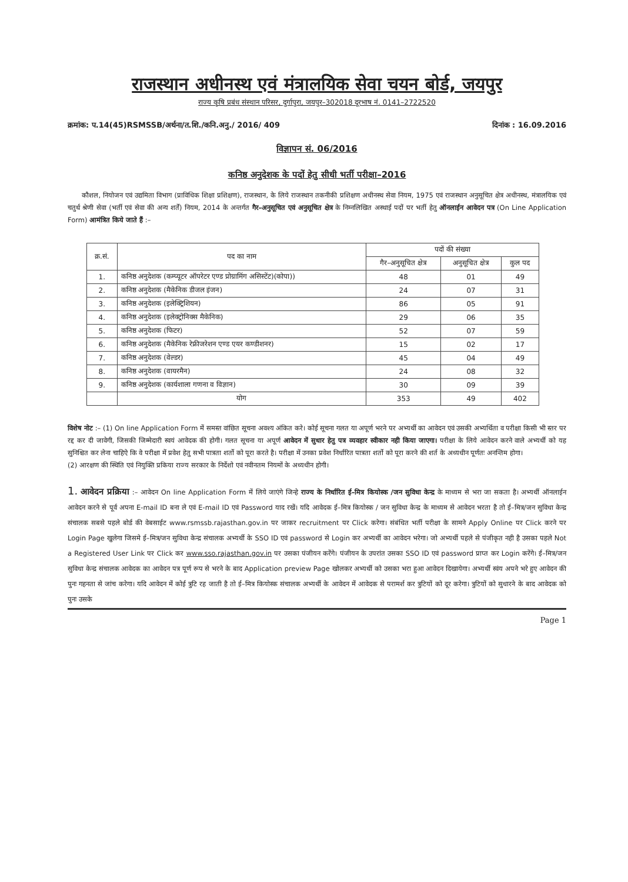राजस्थान अधीनस्थ एवं मंत्रालयिक सेवा चयन बोर्ड, जयपुर
राज्य कृषि प्रबंध संस्थान परिसर, दुर्गापुरा, जयपुर–302018 दूरभाष नं. 0141–2722520
क्रमांक: प.14(45)RSMSSB/अर्थना/त.शि./कनि.अनु./ 2016/ 409 दिनांक : 16.09.2016
विज्ञापन सं. 06/2016
कनिष्ठ अनुदेशक के पदों हेतु सीधी भर्ती परीक्षा–2016
कौशल, नियोजन एवं उद्यमिता विभाग (प्राविधिक शिक्षा प्रशिक्षण), राजस्थान, के लिये राजस्थान तकनीकी प्रशिक्षण अधीनस्थ सेवा नियम, 1975 एवं राजस्थान अनुसूचित क्षेत्र अधीनस्थ, मंत्रालयिक एवं चतुर्थ श्रेणी सेवा (भर्ती एवं सेवा की अन्य शर्तें) नियम, 2014 के अन्तर्गत गैर–अनुसूचित एवं अनुसूचित क्षेत्र के निम्नलिखित अस्थाई पदों पर भर्ती हेतु ऑनलाईन आवेदन पत्र (On Line Application Form) आमंत्रित किये जाते हैं :–
| क्र.सं. | पद का नाम | पदों की संख्या | | |
| --- | --- | --- | --- | --- |
| | | गैर–अनुसूचित क्षेत्र | अनुसूचित क्षेत्र | कुल पद |
| 1. | कनिष्ठ अनुदेशक (कम्प्यूटर ऑपरेटर एण्ड प्रोग्रामिंग असिस्टेंट)(कोपा)) | 48 | 01 | 49 |
| 2. | कनिष्ठ अनुदेशक (मैकेनिक डीजल इंजन) | 24 | 07 | 31 |
| 3. | कनिष्ठ अनुदेशक (इलेक्ट्रिशियन) | 86 | 05 | 91 |
| 4. | कनिष्ठ अनुदेशक (इलेक्ट्रोनिक्स मैकेनिक) | 29 | 06 | 35 |
| 5. | कनिष्ठ अनुदेशक (फिटर) | 52 | 07 | 59 |
| 6. | कनिष्ठ अनुदेशक (मैकेनिक रेफ्रीजरेशन एण्ड एयर कण्डीशनर) | 15 | 02 | 17 |
| 7. | कनिष्ठ अनुदेशक (वेल्डर) | 45 | 04 | 49 |
| 8. | कनिष्ठ अनुदेशक (वायरमैन) | 24 | 08 | 32 |
| 9. | कनिष्ठ अनुदेशक (कार्यशाला गणना व विज्ञान) | 30 | 09 | 39 |
| | योग | 353 | 49 | 402 |
विशेष नोट :– (1) On line Application Form में समस्त वांछित सूचना अवश्य अंकित करे। कोई सूचना गलत या अपूर्ण भरने पर अभ्यर्थी का आवेदन एवं उसकी अभ्यर्थिता व परीक्षा किसी भी स्तर पर रद्द कर दी जावेगी, जिसकी जिम्मेदारी स्वयं आवेदक की होगी। गलत सूचना या अपूर्ण आवेदन में सुधार हेतु पत्र व्यवहार स्वीकार नही किया जाएगा। परीक्षा के लिये आवेदन करने वाले अभ्यर्थी को यह सुनिश्चित कर लेना चाहिऐ कि वे परीक्षा में प्रवेश हेतु सभी पात्रता शर्तो को पूरा करते है। परीक्षा में उनका प्रवेश निर्धारित पात्रता शर्तो को पूरा करने की शर्त के अध्यधीन पूर्णतः अनन्तिम होगा।
(2) आरक्षण की स्थिति एवं नियुक्ति प्रकिया राज्य सरकार के निर्देशो एवं नवीनतम नियमों के अध्यधीन होगी।
1. आवेदन प्रक्रिया :– आवेदन On line Application Form में लिये जाएंगे जिन्हे राज्य के निर्धारित ई–मित्र कियोस्क /जन सुविधा केन्द्र के माध्यम से भरा जा सकता है। अभ्यर्थी ऑनलाईन आवेदन करने से पूर्व अपना E-mail ID बना ले एवं E-mail ID एवं Password याद रखें। यदि आवेदक ई–मित्र कियोस्क / जन सुविधा केन्द्र के माध्यम से आवेदन भरता है तो ई–मित्र/जन सुविधा केन्द्र संचालक सबसे पहले बोर्ड की वेबसाईट www.rsmssb.rajasthan.gov.in पर जाकर recruitment पर Click करेगा। संबंधित भर्ती परीक्षा के सामने Apply Online पर Click करने पर Login Page खुलेगा जिसमे ई–मित्र/जन सुविधा केन्द्र संचालक अभ्यर्थी के SSO ID एवं password से Login कर अभ्यर्थी का आवेदन भरेगा। जो अभ्यर्थी पहले से पंजीकृत नही है उसका पहले Not a Registered User Link पर Click कर www.sso.rajasthan.gov.in पर उसका पंजीयन करेंगे। पंजीयन के उपरांत उसका SSO ID एवं password प्राप्त कर Login करेंगे। ई–मित्र/जन सुविधा केन्द्र संचालक आवेदक का आवेदन पत्र पूर्ण रूप से भरने के बाद Application preview Page खोलकर अभ्यर्थी को उसका भरा हुआ आवेदन दिखायेगा। अभ्यर्थी स्वंय अपने भरे हुए आवेदन की पुनः गहनता से जांच करेगा। यदि आवेदन में कोई त्रुटि रह जाती है तो ई–मित्र कियोस्क संचालक अभ्यर्थी के आवेदन में आवेदक से परामर्श कर त्रुटियों को दूर करेगा। त्रुटियों को सुधारने के बाद आवेदक को पुनः उसके
Page 1